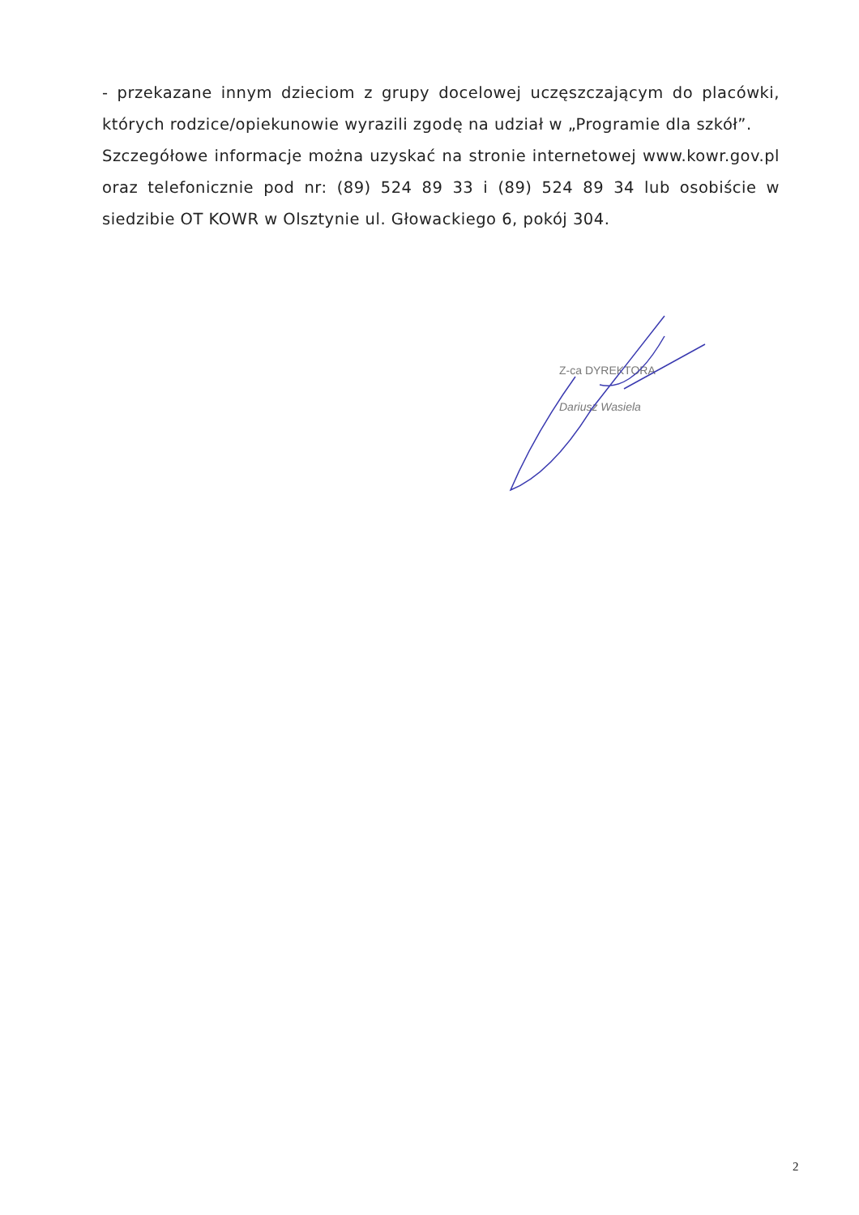- przekazane innym dzieciom z grupy docelowej uczęszczającym do placówki, których rodzice/opiekunowie wyrazili zgodę na udział w „Programie dla szkół”.
Szczegółowe informacje można uzyskać na stronie internetowej www.kowr.gov.pl oraz telefonicznie pod nr: (89) 524 89 33 i (89) 524 89 34 lub osobiście w siedzibie OT KOWR w Olsztynie ul. Głowackiego 6, pokój 304.
Z-ca DYREKTORA
Dariusz Wasiela
2